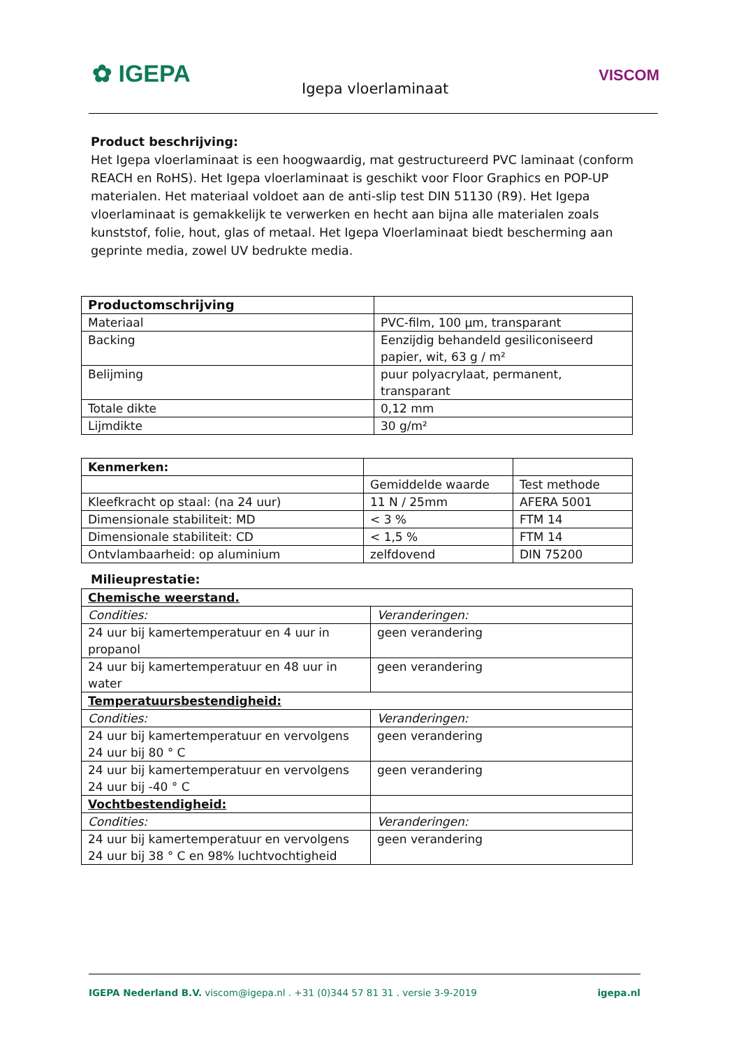✿ IGEPA
Igepa vloerlaminaat
VISCOM
Product beschrijving:
Het Igepa vloerlaminaat is een hoogwaardig, mat gestructureerd PVC laminaat (conform REACH en RoHS). Het Igepa vloerlaminaat is geschikt voor Floor Graphics en POP-UP materialen. Het materiaal voldoet aan de anti-slip test DIN 51130 (R9). Het Igepa vloerlaminaat is gemakkelijk te verwerken en hecht aan bijna alle materialen zoals kunststof, folie, hout, glas of metaal. Het Igepa Vloerlaminaat biedt bescherming aan geprinte media, zowel UV bedrukte media.
| Productomschrijving | |
| Materiaal | PVC-film, 100 µm, transparant |
| Backing | Eenzijdig behandeld gesiliconiseerd papier, wit, 63 g / m² |
| Belijming | puur polyacrylaat, permanent, transparant |
| Totale dikte | 0,12 mm |
| Lijmdikte | 30 g/m² |
| Kenmerken: | | |
| | Gemiddelde waarde | Test methode |
| Kleefkracht op staal: (na 24 uur) | 11 N / 25mm | AFERA 5001 |
| Dimensionale stabiliteit: MD | < 3 % | FTM 14 |
| Dimensionale stabiliteit: CD | < 1,5 % | FTM 14 |
| Ontvlambaarheid: op aluminium | zelfdovend | DIN 75200 |
Milieuprestatie:
| Chemische weerstand. | |
| Condities: | Veranderingen: |
| 24 uur bij kamertemperatuur en 4 uur in propanol | geen verandering |
| 24 uur bij kamertemperatuur en 48 uur in water | geen verandering |
| Temperatuursbestendigheid: | |
| Condities: | Veranderingen: |
| 24 uur bij kamertemperatuur en vervolgens 24 uur bij 80 ° C | geen verandering |
| 24 uur bij kamertemperatuur en vervolgens 24 uur bij -40 ° C | geen verandering |
| Vochtbestendigheid: | |
| Condities: | Veranderingen: |
| 24 uur bij kamertemperatuur en vervolgens 24 uur bij 38 ° C en 98% luchtvochtigheid | geen verandering |
IGEPA Nederland B.V. viscom@igepa.nl . +31 (0)344 57 81 31 . versie 3-9-2019 igepa.nl